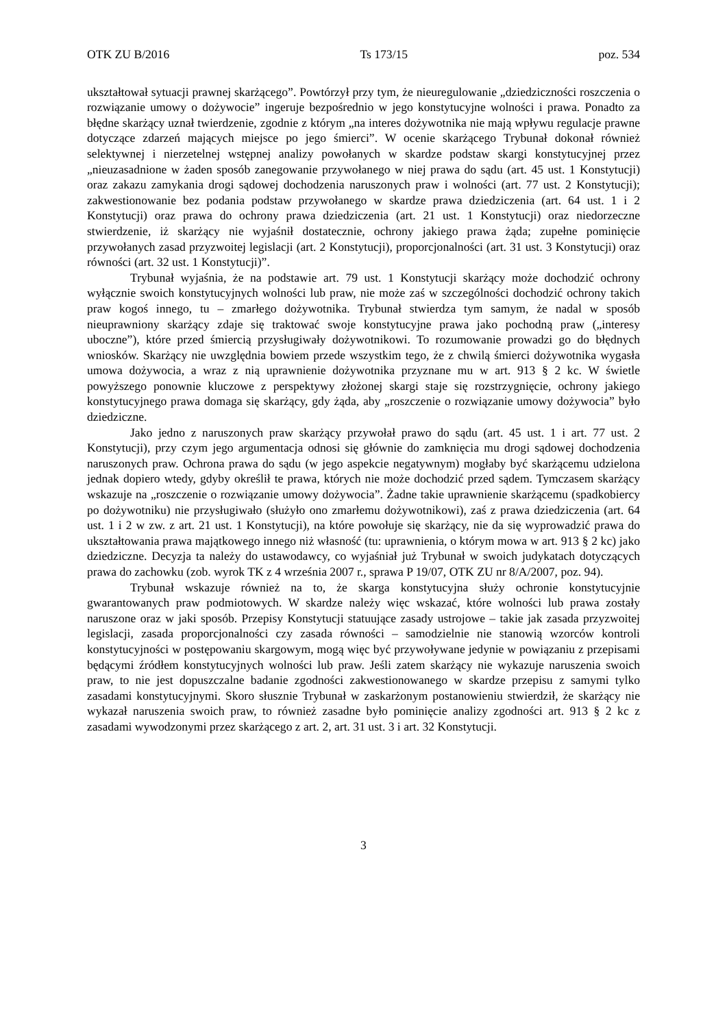OTK ZU B/2016 Ts 173/15 poz. 534
ukształtował sytuacji prawnej skarżącego”. Powtórzył przy tym, że nieuregulowanie „dziedziczności roszczenia o rozwiązanie umowy o dożywocie” ingeruje bezpośrednio w jego konstytucyjne wolności i prawa. Ponadto za błędne skarżący uznał twierdzenie, zgodnie z którym „na interes dożywotnika nie mają wpływu regulacje prawne dotyczące zdarzeń mających miejsce po jego śmierci”. W ocenie skarżącego Trybunał dokonał również selektywnej i nierzetelnej wstępnej analizy powołanych w skardze podstaw skargi konstytucyjnej przez „nieuzasadnione w żaden sposób zanegowanie przywołanego w niej prawa do sądu (art. 45 ust. 1 Konstytucji) oraz zakazu zamykania drogi sądowej dochodzenia naruszonych praw i wolności (art. 77 ust. 2 Konstytucji); zakwestionowanie bez podania podstaw przywołanego w skardze prawa dziedziczenia (art. 64 ust. 1 i 2 Konstytucji) oraz prawa do ochrony prawa dziedziczenia (art. 21 ust. 1 Konstytucji) oraz niedorzeczne stwierdzenie, iż skarżący nie wyjaśnił dostatecznie, ochrony jakiego prawa żąda; zupełne pominięcie przywołanych zasad przyzwoitej legislacji (art. 2 Konstytucji), proporcjonalności (art. 31 ust. 3 Konstytucji) oraz równości (art. 32 ust. 1 Konstytucji)”.
Trybunał wyjaśnia, że na podstawie art. 79 ust. 1 Konstytucji skarżący może dochodzić ochrony wyłącznie swoich konstytucyjnych wolności lub praw, nie może zaś w szczególności dochodzić ochrony takich praw kogoś innego, tu – zmarłego dożywotnika. Trybunał stwierdza tym samym, że nadal w sposób nieuprawniony skarżący zdaje się traktować swoje konstytucyjne prawa jako pochodną praw („interesy uboczne”), które przed śmiercią przysługiwały dożywotnikowi. To rozumowanie prowadzi go do błędnych wniosków. Skarżący nie uwzględnia bowiem przede wszystkim tego, że z chwilą śmierci dożywotnika wygasła umowa dożywocia, a wraz z nią uprawnienie dożywotnika przyznane mu w art. 913 § 2 kc. W świetle powyższego ponownie kluczowe z perspektywy złożonej skargi staje się rozstrzygnięcie, ochrony jakiego konstytucyjnego prawa domaga się skarżący, gdy żąda, aby „roszczenie o rozwiązanie umowy dożywocia” było dziedziczne.
Jako jedno z naruszonych praw skarżący przywołał prawo do sądu (art. 45 ust. 1 i art. 77 ust. 2 Konstytucji), przy czym jego argumentacja odnosi się głównie do zamknięcia mu drogi sądowej dochodzenia naruszonych praw. Ochrona prawa do sądu (w jego aspekcie negatywnym) mogłaby być skarżącemu udzielona jednak dopiero wtedy, gdyby określił te prawa, których nie może dochodzić przed sądem. Tymczasem skarżący wskazuje na „roszczenie o rozwiązanie umowy dożywocia”. Żadne takie uprawnienie skarżącemu (spadkobiercy po dożywotniku) nie przysługiwało (służyło ono zmarłemu dożywotnikowi), zaś z prawa dziedziczenia (art. 64 ust. 1 i 2 w zw. z art. 21 ust. 1 Konstytucji), na które powołuje się skarżący, nie da się wyprowadzić prawa do ukształtowania prawa majątkowego innego niż własność (tu: uprawnienia, o którym mowa w art. 913 § 2 kc) jako dziedziczne. Decyzja ta należy do ustawodawcy, co wyjaśniał już Trybunał w swoich judykatach dotyczących prawa do zachowku (zob. wyrok TK z 4 września 2007 r., sprawa P 19/07, OTK ZU nr 8/A/2007, poz. 94).
Trybunał wskazuje również na to, że skarga konstytucyjna służy ochronie konstytucyjnie gwarantowanych praw podmiotowych. W skardze należy więc wskazać, które wolności lub prawa zostały naruszone oraz w jaki sposób. Przepisy Konstytucji statuujące zasady ustrojowe – takie jak zasada przyzwoitej legislacji, zasada proporcjonalności czy zasada równości – samodzielnie nie stanowią wzorców kontroli konstytucyjności w postępowaniu skargowym, mogą więc być przywoływane jedynie w powiązaniu z przepisami będącymi źródłem konstytucyjnych wolności lub praw. Jeśli zatem skarżący nie wykazuje naruszenia swoich praw, to nie jest dopuszczalne badanie zgodności zakwestionowanego w skardze przepisu z samymi tylko zasadami konstytucyjnymi. Skoro słusznie Trybunał w zaskarżonym postanowieniu stwierdził, że skarżący nie wykazał naruszenia swoich praw, to również zasadne było pominięcie analizy zgodności art. 913 § 2 kc z zasadami wywodzonymi przez skarżącego z art. 2, art. 31 ust. 3 i art. 32 Konstytucji.
3